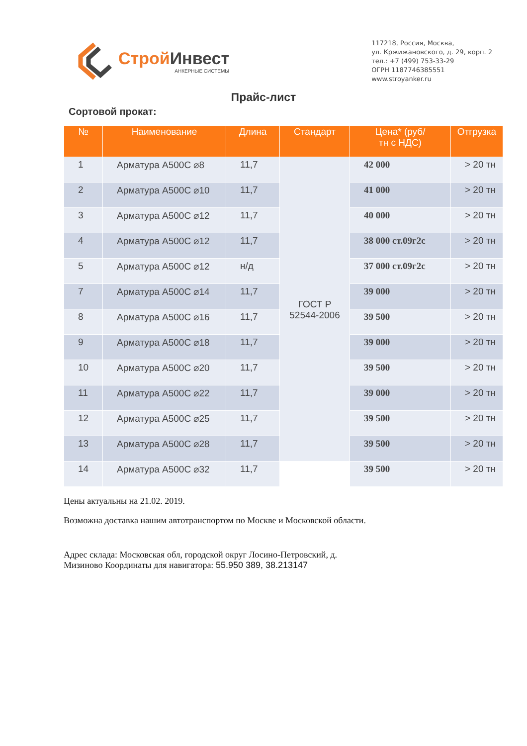Строй Инвест
АНКЕРНЫЕ СИСТЕМЫ
117218, Россия, Москва,
ул. Кржижановского, д. 29, корп. 2
тел.: +7 (499) 753-33-29
ОГРН 1187746385551
www.stroyanker.ru
Прайс-лист
Сортовой прокат:
| № | Наименование | Длина | Стандарт | Цена* (руб/ тн с НДС) | Отгрузка |
| --- | --- | --- | --- | --- | --- |
| 1 | Арматура А500С ⌀8 | 11,7 | ГОСТ Р 52544-2006 | 42 000 | > 20 тн |
| 2 | Арматура А500С ⌀10 | 11,7 | | 41 000 | > 20 тн |
| 3 | Арматура А500С ⌀12 | 11,7 | | 40 000 | > 20 тн |
| 4 | Арматура А500С ⌀12 | 11,7 | | 38 000 ст.09г2с | > 20 тн |
| 5 | Арматура А500С ⌀12 | н/д | | 37 000 ст.09г2с | > 20 тн |
| 7 | Арматура А500С ⌀14 | 11,7 | | 39 000 | > 20 тн |
| 8 | Арматура А500С ⌀16 | 11,7 | | 39 500 | > 20 тн |
| 9 | Арматура А500С ⌀18 | 11,7 | | 39 000 | > 20 тн |
| 10 | Арматура А500С ⌀20 | 11,7 | | 39 500 | > 20 тн |
| 11 | Арматура А500С ⌀22 | 11,7 | | 39 000 | > 20 тн |
| 12 | Арматура А500С ⌀25 | 11,7 | | 39 500 | > 20 тн |
| 13 | Арматура А500С ⌀28 | 11,7 | | 39 500 | > 20 тн |
| 14 | Арматура А500С ⌀32 | 11,7 | | 39 500 | > 20 тн |
Цены актуальны на 21.02. 2019.
Возможна доставка нашим автотранспортом по Москве и Московской области.
Адрес склада: Московская обл, городской округ Лосино-Петровский, д.
Мизиново Координаты для навигатора: 55.950 389, 38.213147